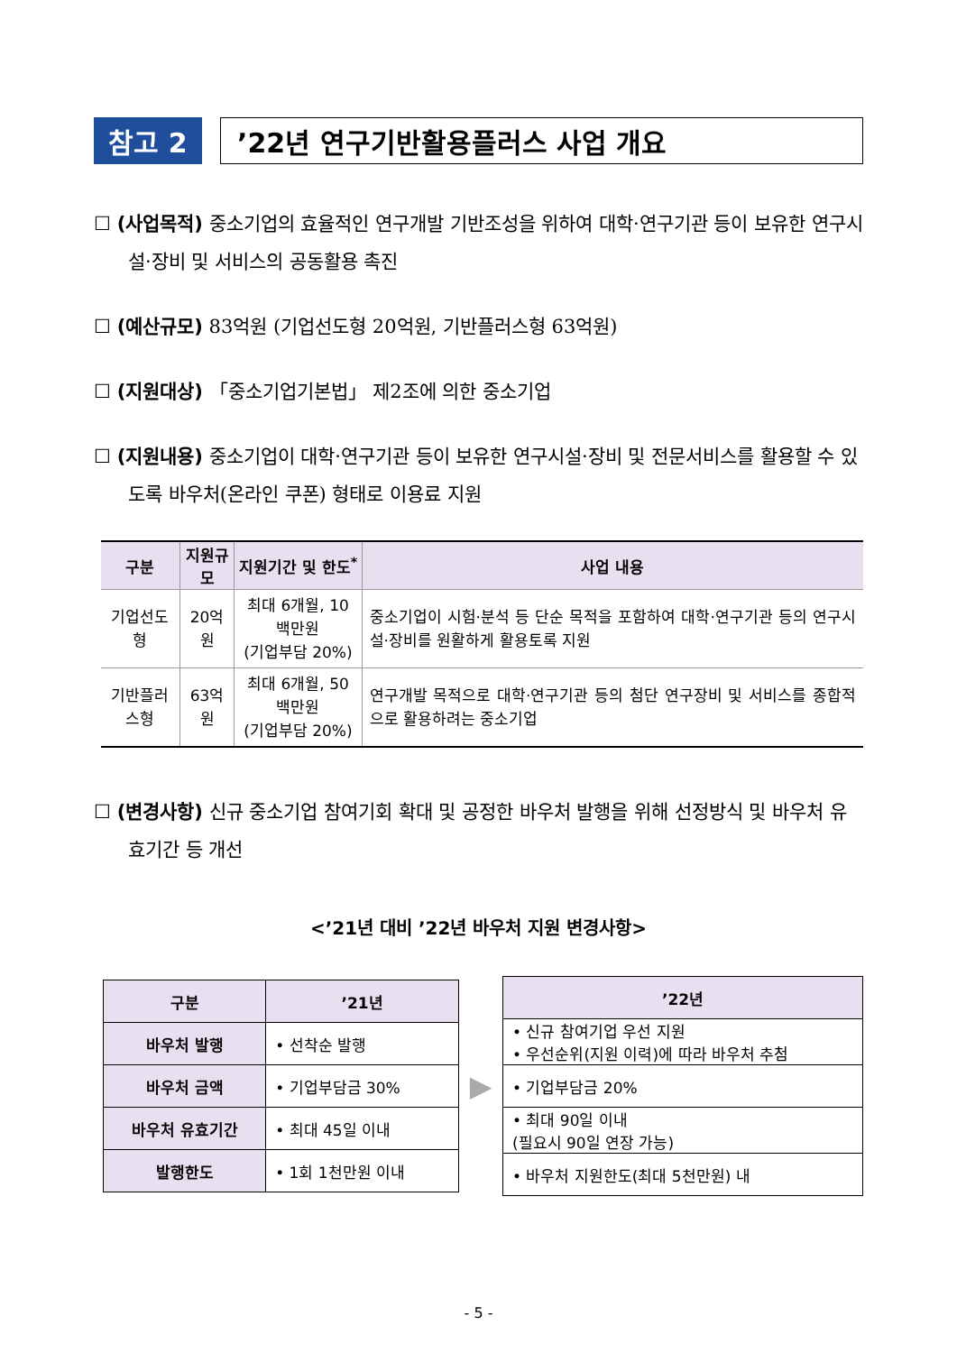참고 2
’22년 연구기반활용플러스 사업 개요
☐ (사업목적) 중소기업의 효율적인 연구개발 기반조성을 위하여 대학·연구기관 등이 보유한 연구시설·장비 및 서비스의 공동활용 촉진
☐ (예산규모) 83억원 (기업선도형 20억원, 기반플러스형 63억원)
☐ (지원대상) 「중소기업기본법」 제2조에 의한 중소기업
☐ (지원내용) 중소기업이 대학·연구기관 등이 보유한 연구시설·장비 및 전문서비스를 활용할 수 있도록 바우처(온라인 쿠폰) 형태로 이용료 지원
| 구분 | 지원규모 | 지원기간 및 한도<sup>*</sup> | 사업 내용 |
| --- | --- | --- | --- |
| 기업선도형 | 20억원 | 최대 6개월, 10백만원 (기업부담 20%) | 중소기업이 시험·분석 등 단순 목적을 포함하여 대학·연구기관 등의 연구시설·장비를 원활하게 활용토록 지원 |
| 기반플러스형 | 63억원 | 최대 6개월, 50백만원 (기업부담 20%) | 연구개발 목적으로 대학·연구기관 등의 첨단 연구장비 및 서비스를 종합적으로 활용하려는 중소기업 |
☐ (변경사항) 신규 중소기업 참여기회 확대 및 공정한 바우처 발행을 위해 선정방식 및 바우처 유효기간 등 개선
<’21년 대비 ’22년 바우처 지원 변경사항>
| 구분 | ’21년 |
| --- | --- |
| 바우처 발행 | • 선착순 발행 |
| 바우처 금액 | • 기업부담금 30% |
| 바우처 유효기간 | • 최대 45일 이내 |
| 발행한도 | • 1회 1천만원 이내 |
▶
| ’22년 |
| --- |
| • 신규 참여기업 우선 지원 • 우선순위(지원 이력)에 따라 바우처 추첨 |
| • 기업부담금 20% |
| • 최대 90일 이내 (필요시 90일 연장 가능) |
| • 바우처 지원한도(최대 5천만원) 내 |
- 5 -